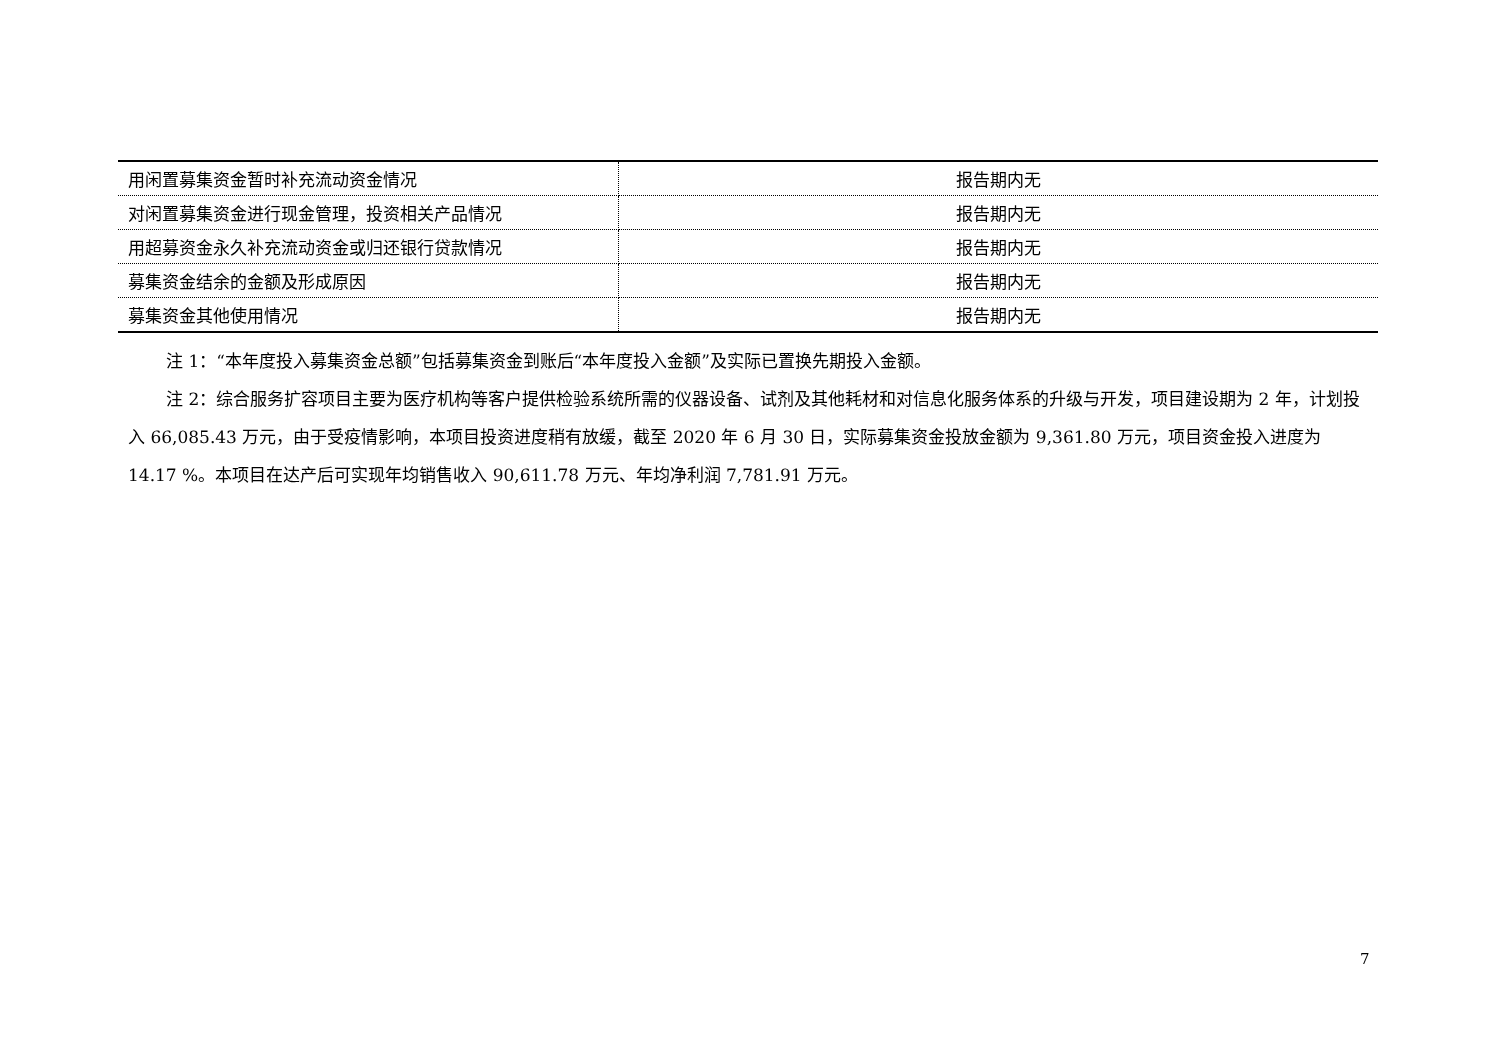| 用闲置募集资金暂时补充流动资金情况 | 报告期内无 |
| 对闲置募集资金进行现金管理，投资相关产品情况 | 报告期内无 |
| 用超募资金永久补充流动资金或归还银行贷款情况 | 报告期内无 |
| 募集资金结余的金额及形成原因 | 报告期内无 |
| 募集资金其他使用情况 | 报告期内无 |
注 1：“本年度投入募集资金总额”包括募集资金到账后“本年度投入金额”及实际已置换先期投入金额。
注 2：综合服务扩容项目主要为医疗机构等客户提供检验系统所需的仪器设备、试剂及其他耗材和对信息化服务体系的升级与开发，项目建设期为 2 年，计划投入 66,085.43 万元，由于受疫情影响，本项目投资进度稍有放缓，截至 2020 年 6 月 30 日，实际募集资金投放金额为 9,361.80 万元，项目资金投入进度为 14.17 %。本项目在达产后可实现年均销售收入 90,611.78 万元、年均净利润 7,781.91 万元。
7